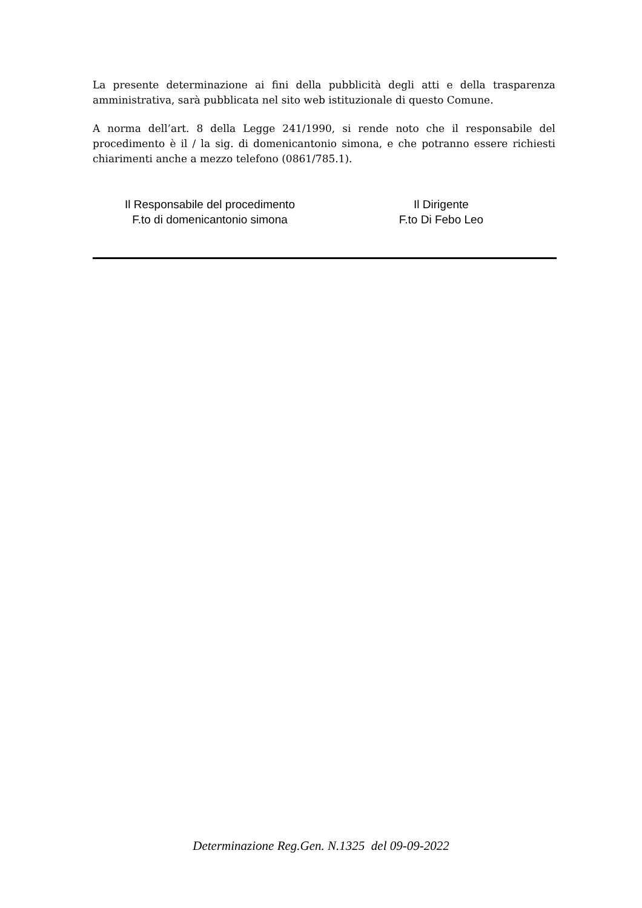La presente determinazione ai fini della pubblicità degli atti e della trasparenza amministrativa, sarà pubblicata nel sito web istituzionale di questo Comune.
A norma dell’art. 8 della Legge 241/1990, si rende noto che il responsabile del procedimento è il / la sig. di domenicantonio simona, e che potranno essere richiesti chiarimenti anche a mezzo telefono (0861/785.1).
Il Responsabile del procedimento
F.to di domenicantonio simona
Il Dirigente
F.to Di Febo Leo
Determinazione Reg.Gen. N.1325 del 09-09-2022